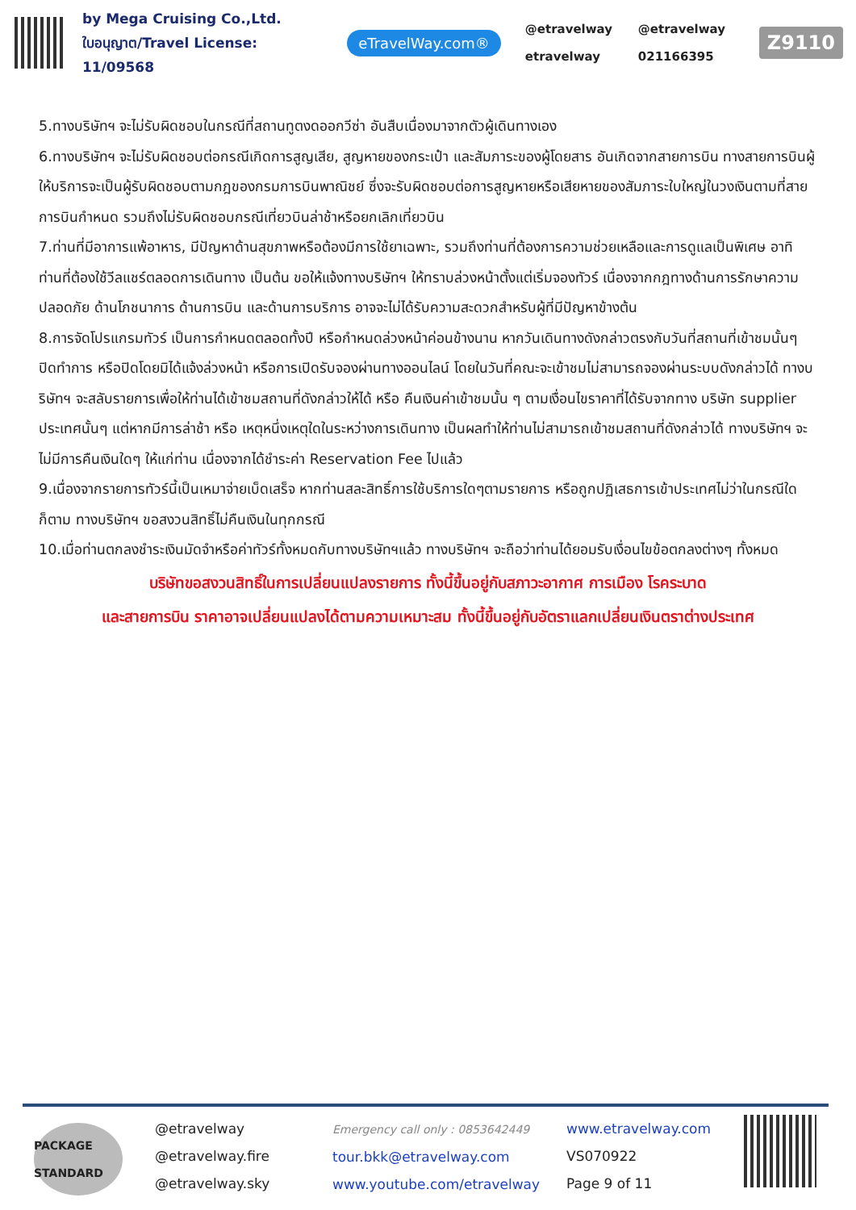by Mega Cruising Co.,Ltd.
ใบอนุญาต/Travel License: 11/09568
eTravelWay.com®
@etravelway @etravelway etravelway 021166395
Z9110
5.ทางบริษัทฯ จะไม่รับผิดชอบในกรณีที่สถานทูตงดออกวีซ่า อันสืบเนื่องมาจากตัวผู้เดินทางเอง
6.ทางบริษัทฯ จะไม่รับผิดชอบต่อกรณีเกิดการสูญเสีย, สูญหายของกระเป๋า และสัมภาระของผู้โดยสาร อันเกิดจากสายการบิน ทางสายการบินผู้ให้บริการจะเป็นผู้รับผิดชอบตามกฎของกรมการบินพาณิชย์ ซึ่งจะรับผิดชอบต่อการสูญหายหรือเสียหายของสัมภาระใบใหญ่ในวงเงินตามที่สายการบินกำหนด รวมถึงไม่รับผิดชอบกรณีเที่ยวบินล่าช้าหรือยกเลิกเที่ยวบิน
7.ท่านที่มีอาการแพ้อาหาร, มีปัญหาด้านสุขภาพหรือต้องมีการใช้ยาเฉพาะ, รวมถึงท่านที่ต้องการความช่วยเหลือและการดูแลเป็นพิเศษ อาทิ ท่านที่ต้องใช้วีลแชร์ตลอดการเดินทาง เป็นต้น ขอให้แจ้งทางบริษัทฯ ให้ทราบล่วงหน้าตั้งแต่เริ่มจองทัวร์ เนื่องจากกฎทางด้านการรักษาความปลอดภัย ด้านโภชนาการ ด้านการบิน และด้านการบริการ อาจจะไม่ได้รับความสะดวกสำหรับผู้ที่มีปัญหาข้างต้น
8.การจัดโปรแกรมทัวร์ เป็นการกำหนดตลอดทั้งปี หรือกำหนดล่วงหน้าค่อนข้างนาน หากวันเดินทางดังกล่าวตรงกับวันที่สถานที่เข้าชมนั้นๆ ปิดทำการ หรือปิดโดยมิได้แจ้งล่วงหน้า หรือการเปิดรับจองผ่านทางออนไลน์ โดยในวันที่คณะจะเข้าชมไม่สามารถจองผ่านระบบดังกล่าวได้ ทางบริษัทฯ จะสลับรายการเพื่อให้ท่านได้เข้าชมสถานที่ดังกล่าวให้ได้ หรือ คืนเงินค่าเข้าชมนั้น ๆ ตามเงื่อนไขราคาที่ได้รับจากทาง บริษัท supplier ประเทศนั้นๆ แต่หากมีการล่าช้า หรือ เหตุหนึ่งเหตุใดในระหว่างการเดินทาง เป็นผลทำให้ท่านไม่สามารถเข้าชมสถานที่ดังกล่าวได้ ทางบริษัทฯ จะไม่มีการคืนเงินใดๆ ให้แก่ท่าน เนื่องจากได้ชำระค่า Reservation Fee ไปแล้ว
9.เนื่องจากรายการทัวร์นี้เป็นเหมาจ่ายเบ็ดเสร็จ หากท่านสละสิทธิ์การใช้บริการใดๆตามรายการ หรือถูกปฏิเสธการเข้าประเทศไม่ว่าในกรณีใดก็ตาม ทางบริษัทฯ ขอสงวนสิทธิ์ไม่คืนเงินในทุกกรณี
10.เมื่อท่านตกลงชำระเงินมัดจำหรือค่าทัวร์ทั้งหมดกับทางบริษัทฯแล้ว ทางบริษัทฯ จะถือว่าท่านได้ยอมรับเงื่อนไขข้อตกลงต่างๆ ทั้งหมด
บริษัทขอสงวนสิทธิ์ในการเปลี่ยนแปลงรายการ ทั้งนี้ขึ้นอยู่กับสภาวะอากาศ การเมือง โรคระบาด
และสายการบิน ราคาอาจเปลี่ยนแปลงได้ตามความเหมาะสม ทั้งนี้ขึ้นอยู่กับอัตราแลกเปลี่ยนเงินตราต่างประเทศ
PACKAGE STANDARD
@etravelway
@etravelway.fire
@etravelway.sky
Emergency call only : 0853642449
tour.bkk@etravelway.com
www.youtube.com/etravelway
www.etravelway.com
VS070922
Page 9 of 11